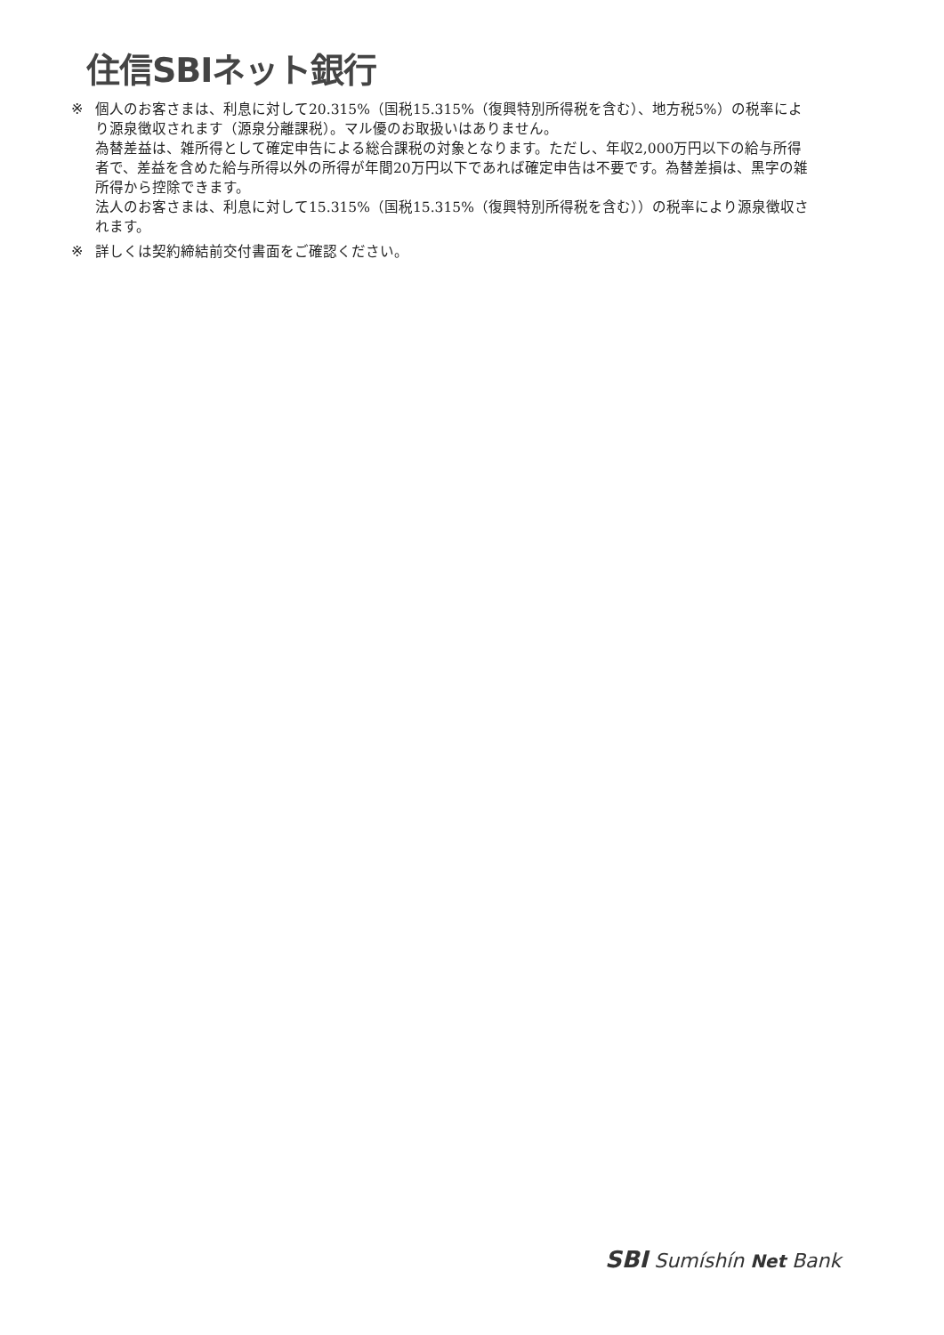住信SBIネット銀行
※ 個人のお客さまは、利息に対して20.315%（国税15.315%（復興特別所得税を含む）、地方税5%）の税率により源泉徴収されます（源泉分離課税）。マル優のお取扱いはありません。
為替差益は、雑所得として確定申告による総合課税の対象となります。ただし、年収2,000万円以下の給与所得者で、差益を含めた給与所得以外の所得が年間20万円以下であれば確定申告は不要です。為替差損は、黒字の雑所得から控除できます。
法人のお客さまは、利息に対して15.315%（国税15.315%（復興特別所得税を含む））の税率により源泉徴収されます。
※ 詳しくは契約締結前交付書面をご確認ください。
SBI Sumíshín Net Bank